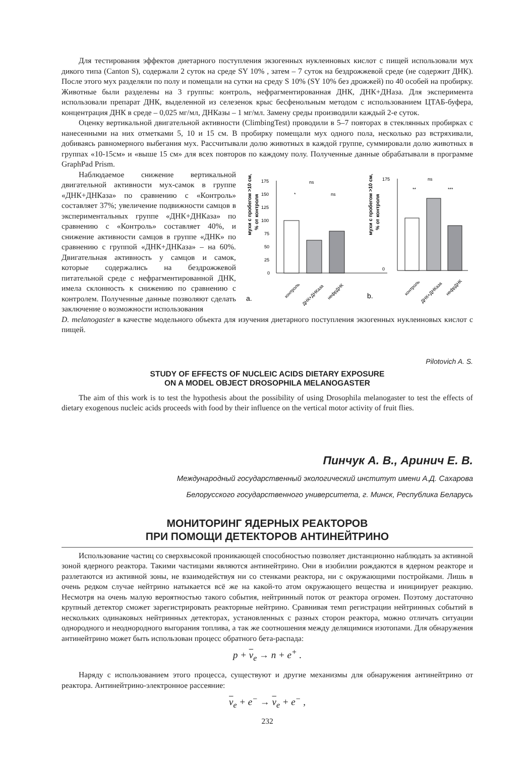Для тестирования эффектов диетарного поступления экзогенных нуклеиновых кислот с пищей использовали мух дикого типа (Canton S), содержали 2 суток на среде SY 10% , затем – 7 суток на бездрожжевой среде (не содержит ДНК). После этого мух разделяли по полу и помещали на сутки на среду S 10% (SY 10% без дрожжей) по 40 особей на пробирку. Животные были разделены на 3 группы: контроль, нефрагментированная ДНК, ДНК+ДНаза. Для эксперимента использовали препарат ДНК, выделенной из селезенок крыс бесфенольным методом с использованием ЦТАБ-буфера, концентрация ДНК в среде – 0,025 мг/мл, ДНКазы – 1 мг/мл. Замену среды производили каждый 2-е суток.
Оценку вертикальной двигательной активности (ClimbingTest) проводили в 5–7 повторах в стеклянных пробирках с нанесенными на них отметками 5, 10 и 15 см. В пробирку помещали мух одного пола, несколько раз встряхивали, добиваясь равномерного выбегания мух. Рассчитывали долю животных в каждой группе, суммировали долю животных в группах «10-15см» и «выше 15 см» для всех повторов по каждому полу. Полученные данные обрабатывали в программе GraphPad Prism.
Наблюдаемое снижение вертикальной двигательной активности мух-самок в группе «ДНК+ДНКаза» по сравнению с «Контроль» составляет 37%; увеличение подвижности самцов в экспериментальных группе «ДНК+ДНКаза» по сравнению с «Контроль» составляет 40%, и снижение активности самцов в группе «ДНК» по сравнению с группой «ДНК+ДНКаза» – на 60%. Двигательная активность у самцов и самок, которые содержались на бездрожжевой питательной среде с нефрагментированной ДНК, имела склонность к снижению по сравнению с контролем. Полученные данные позволяют сделать заключение о возможности использования
мухи с пробегом >10 см,
% от контроля
175
150
125
100
75
50
25
0
ns
*
ns
контроль
ДНК+ДНКаза
нефрДНК
a.
мухи с пробегом >10 см,
% от контроля
175
0
ns
**
***
контроль
ДНК+ДНКаза
нефрДНК
b.
D. melanogaster в качестве модельного объекта для изучения диетарного поступления экзогенных нуклеиновых кислот с пищей.
Pilotovich A. S.
STUDY OF EFFECTS OF NUCLEIC ACIDS DIETARY EXPOSURE
ON A MODEL OBJECT DROSOPHILA MELANOGASTER
The aim of this work is to test the hypothesis about the possibility of using Drosophila melanogaster to test the effects of dietary exogenous nucleic acids proceeds with food by their influence on the vertical motor activity of fruit flies.
Пинчук А. В., Аринич Е. В.
Международный государственный экологический институт имени А.Д. Сахарова
Белорусского государственного университета, г. Минск, Республика Беларусь
МОНИТОРИНГ ЯДЕРНЫХ РЕАКТОРОВ
ПРИ ПОМОЩИ ДЕТЕКТОРОВ АНТИНЕЙТРИНО
Использование частиц со сверхвысокой проникающей способностью позволяет дистанционно наблюдать за активной зоной ядерного реактора. Такими частицами являются антинейтрино. Они в изобилии рождаются в ядерном реакторе и разлетаются из активной зоны, не взаимодействуя ни со стенками реактора, ни с окружающими постройками. Лишь в очень редком случае нейтрино натыкается всё же на какой-то атом окружающего вещества и инициирует реакцию. Несмотря на очень малую вероятностью такого события, нейтринный поток от реактора огромен. Поэтому достаточно крупный детектор сможет зарегистрировать реакторные нейтрино. Сравнивая темп регистрации нейтринных событий в нескольких одинаковых нейтринных детекторах, установленных с разных сторон реактора, можно отличать ситуации однородного и неоднородного выгорания топлива, а так же соотношения между делящимися изотопами. Для обнаружения антинейтрино может быть использован процесс обратного бета-распада:
p + ν<sub>e</sub> → n + e<sup>+</sup> .
Наряду с использованием этого процесса, существуют и другие механизмы для обнаружения антинейтрино от реактора. Антинейтрино-электронное рассеяние:
ν<sub>e</sub> + e<sup>−</sup> → ν<sub>e</sub> + e<sup>−</sup> ,
232